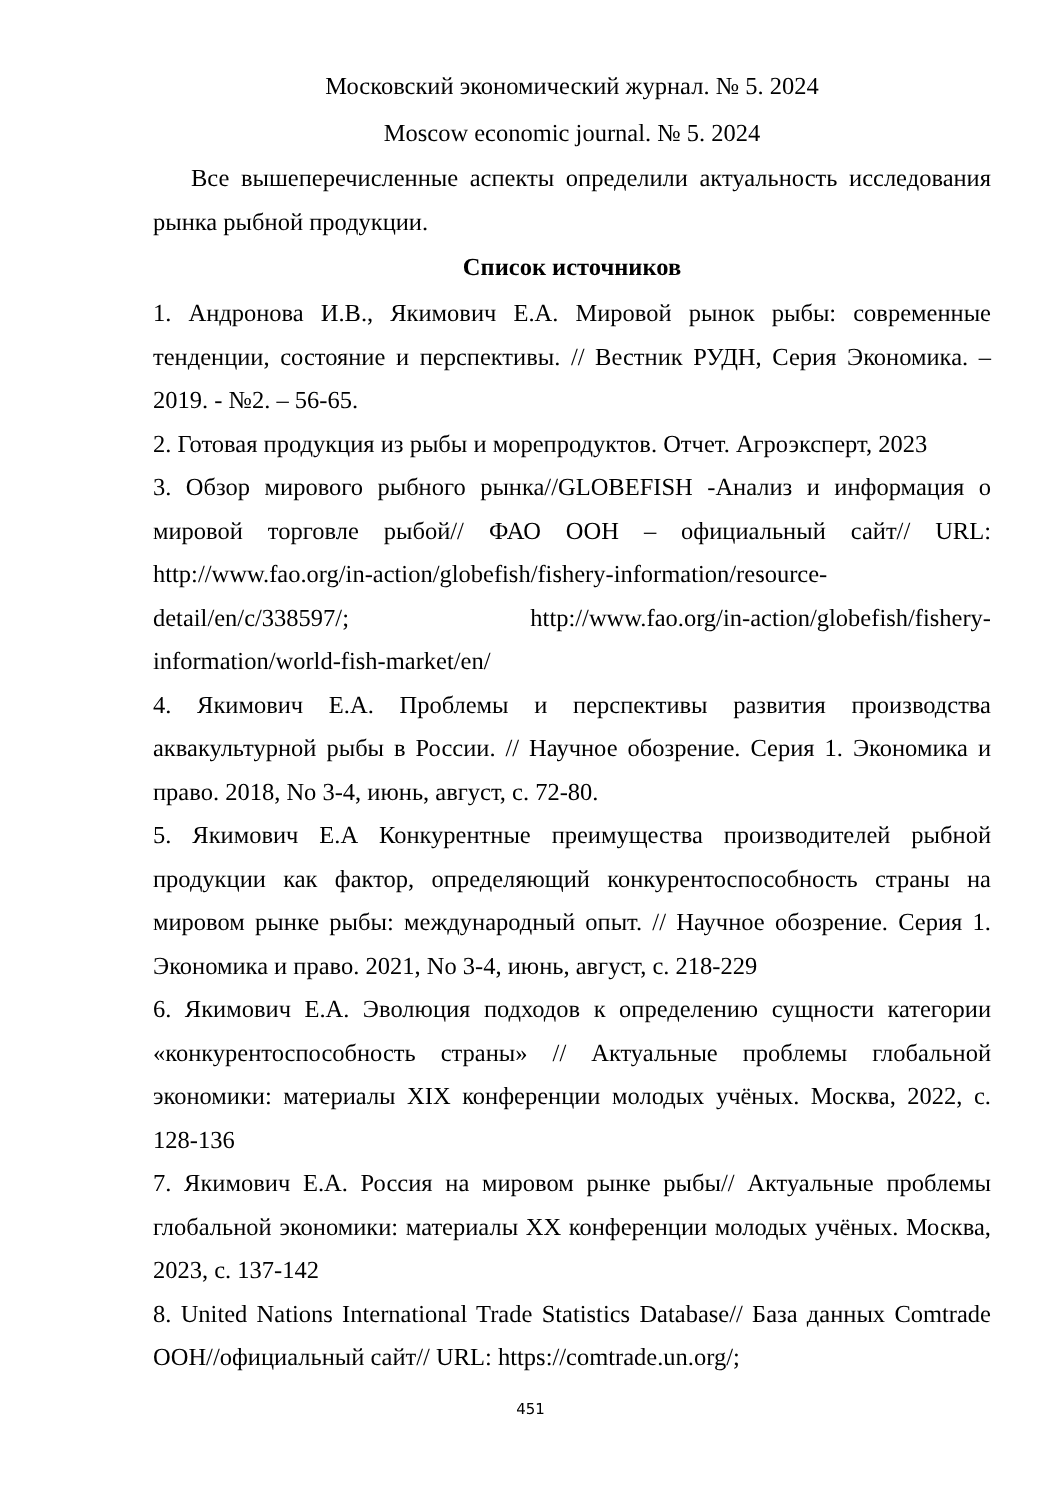Московский экономический журнал. № 5. 2024
Moscow economic journal. № 5. 2024
Все вышеперечисленные аспекты определили актуальность исследования рынка рыбной продукции.
Список источников
1. Андронова И.В., Якимович Е.А. Мировой рынок рыбы: современные тенденции, состояние и перспективы. // Вестник РУДН, Серия Экономика. – 2019. - №2. – 56-65.
2. Готовая продукция из рыбы и морепродуктов. Отчет. Агроэксперт, 2023
3. Обзор мирового рыбного рынка//GLOBEFISH -Анализ и информация о мировой торговле рыбой// ФАО ООН – официальный сайт// URL: http://www.fao.org/in-action/globefish/fishery-information/resource-detail/en/c/338597/; http://www.fao.org/in-action/globefish/fishery-information/world-fish-market/en/
4. Якимович Е.А. Проблемы и перспективы развития производства аквакультурной рыбы в России. // Научное обозрение. Серия 1. Экономика и право. 2018, No 3-4, июнь, август, с. 72-80.
5. Якимович Е.А Конкурентные преимущества производителей рыбной продукции как фактор, определяющий конкурентоспособность страны на мировом рынке рыбы: международный опыт. // Научное обозрение. Серия 1. Экономика и право. 2021, No 3-4, июнь, август, с. 218-229
6. Якимович Е.А. Эволюция подходов к определению сущности категории «конкурентоспособность страны» // Актуальные проблемы глобальной экономики: материалы XIX конференции молодых учёных. Москва, 2022, с. 128-136
7. Якимович Е.А. Россия на мировом рынке рыбы// Актуальные проблемы глобальной экономики: материалы XX конференции молодых учёных. Москва, 2023, с. 137-142
8. United Nations International Trade Statistics Database// База данных Comtrade ООН//официальный сайт// URL: https://comtrade.un.org/;
451